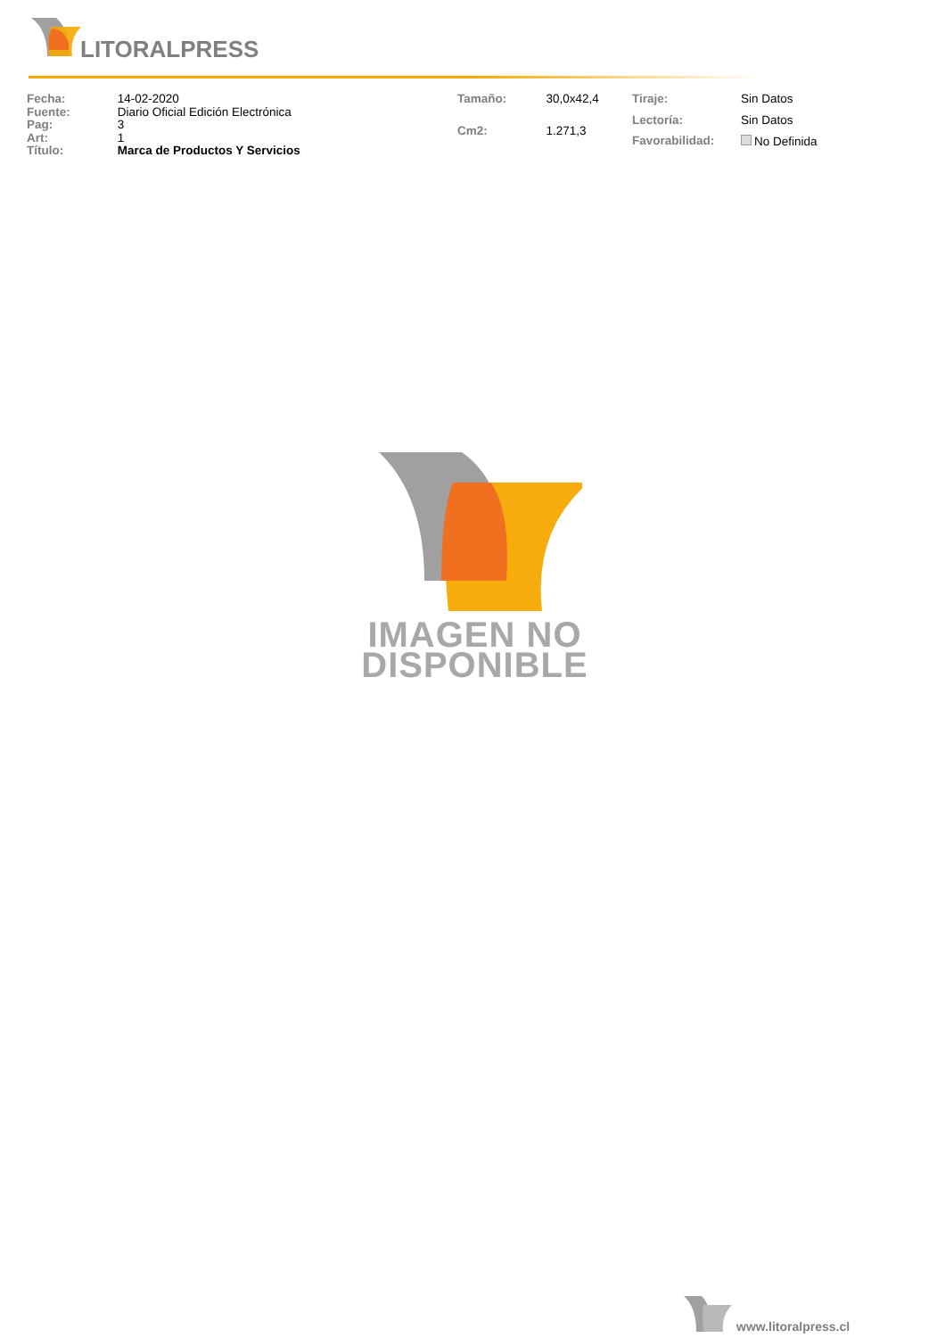LITORALPRESS
| Fecha: | 14-02-2020 |
| Fuente: | Diario Oficial Edición Electrónica |
| Pag: | 3 |
| Art: | 1 |
| Título: | Marca de Productos Y Servicios |
| Tamaño: | 30,0x42,4 |
| Cm2: | 1.271,3 |
| Tiraje: | Sin Datos |
| Lectoría: | Sin Datos |
| Favorabilidad: | No Definida |
IMAGEN NO
DISPONIBLE
www.litoralpress.cl